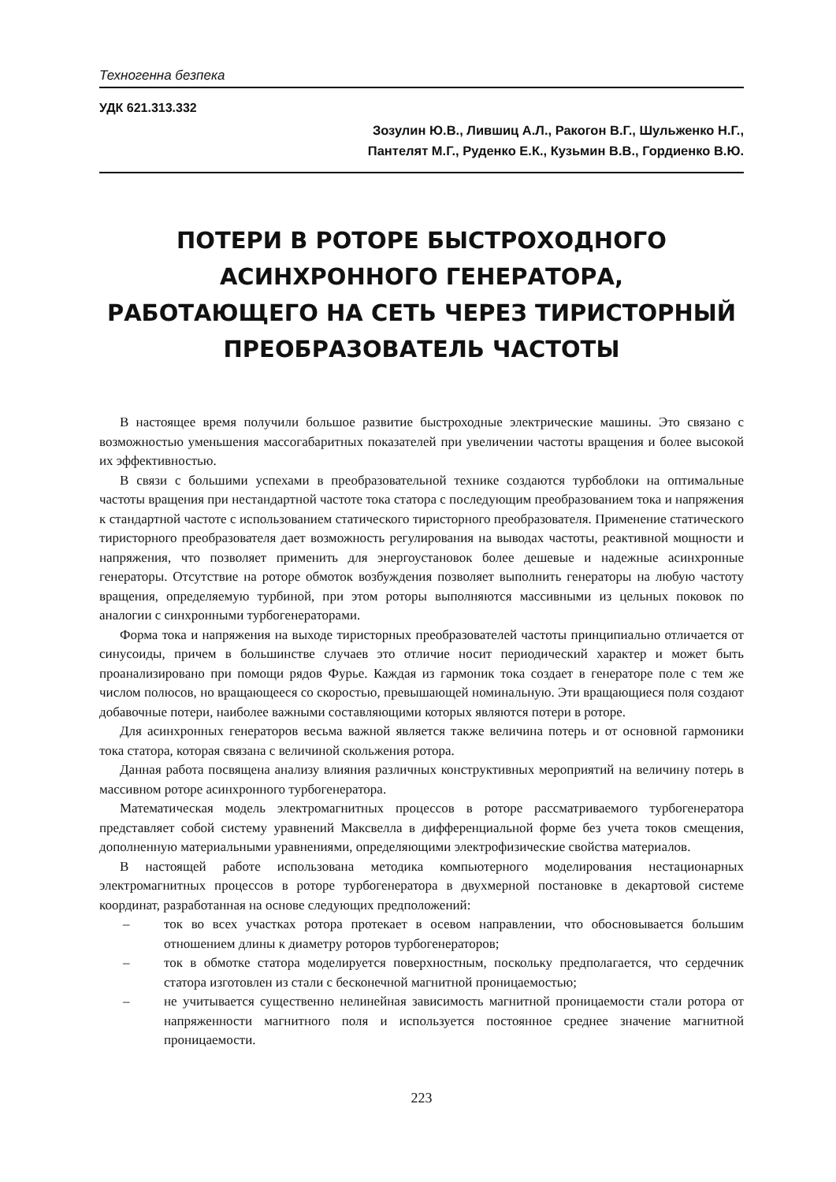Техногенна безпека
УДК 621.313.332
Зозулин Ю.В., Лившиц А.Л., Ракогон В.Г., Шульженко Н.Г.,
Пантелят М.Г., Руденко Е.К., Кузьмин В.В., Гордиенко В.Ю.
ПОТЕРИ В РОТОРЕ БЫСТРОХОДНОГО АСИНХРОННОГО ГЕНЕРАТОРА,
РАБОТАЮЩЕГО НА СЕТЬ ЧЕРЕЗ ТИРИСТОРНЫЙ ПРЕОБРАЗОВАТЕЛЬ ЧАСТОТЫ
В настоящее время получили большое развитие быстроходные электрические машины. Это связано с возможностью уменьшения массогабаритных показателей при увеличении частоты вращения и более высокой их эффективностью.
В связи с большими успехами в преобразовательной технике создаются турбоблоки на оптимальные частоты вращения при нестандартной частоте тока статора с последующим преобразованием тока и напряжения к стандартной частоте с использованием статического тиристорного преобразователя. Применение статического тиристорного преобразователя дает возможность регулирования на выводах частоты, реактивной мощности и напряжения, что позволяет применить для энергоустановок более дешевые и надежные асинхронные генераторы. Отсутствие на роторе обмоток возбуждения позволяет выполнить генераторы на любую частоту вращения, определяемую турбиной, при этом роторы выполняются массивными из цельных поковок по аналогии с синхронными турбогенераторами.
Форма тока и напряжения на выходе тиристорных преобразователей частоты принципиально отличается от синусоиды, причем в большинстве случаев это отличие носит периодический характер и может быть проанализировано при помощи рядов Фурье. Каждая из гармоник тока создает в генераторе поле с тем же числом полюсов, но вращающееся со скоростью, превышающей номинальную. Эти вращающиеся поля создают добавочные потери, наиболее важными составляющими которых являются потери в роторе.
Для асинхронных генераторов весьма важной является также величина потерь и от основной гармоники тока статора, которая связана с величиной скольжения ротора.
Данная работа посвящена анализу влияния различных конструктивных мероприятий на величину потерь в массивном роторе асинхронного турбогенератора.
Математическая модель электромагнитных процессов в роторе рассматриваемого турбогенератора представляет собой систему уравнений Максвелла в дифференциальной форме без учета токов смещения, дополненную материальными уравнениями, определяющими электрофизические свойства материалов.
В настоящей работе использована методика компьютерного моделирования нестационарных электромагнитных процессов в роторе турбогенератора в двухмерной постановке в декартовой системе координат, разработанная на основе следующих предположений:
– ток во всех участках ротора протекает в осевом направлении, что обосновывается большим отношением длины к диаметру роторов турбогенераторов;
– ток в обмотке статора моделируется поверхностным, поскольку предполагается, что сердечник статора изготовлен из стали с бесконечной магнитной проницаемостью;
– не учитывается существенно нелинейная зависимость магнитной проницаемости стали ротора от напряженности магнитного поля и используется постоянное среднее значение магнитной проницаемости.
223